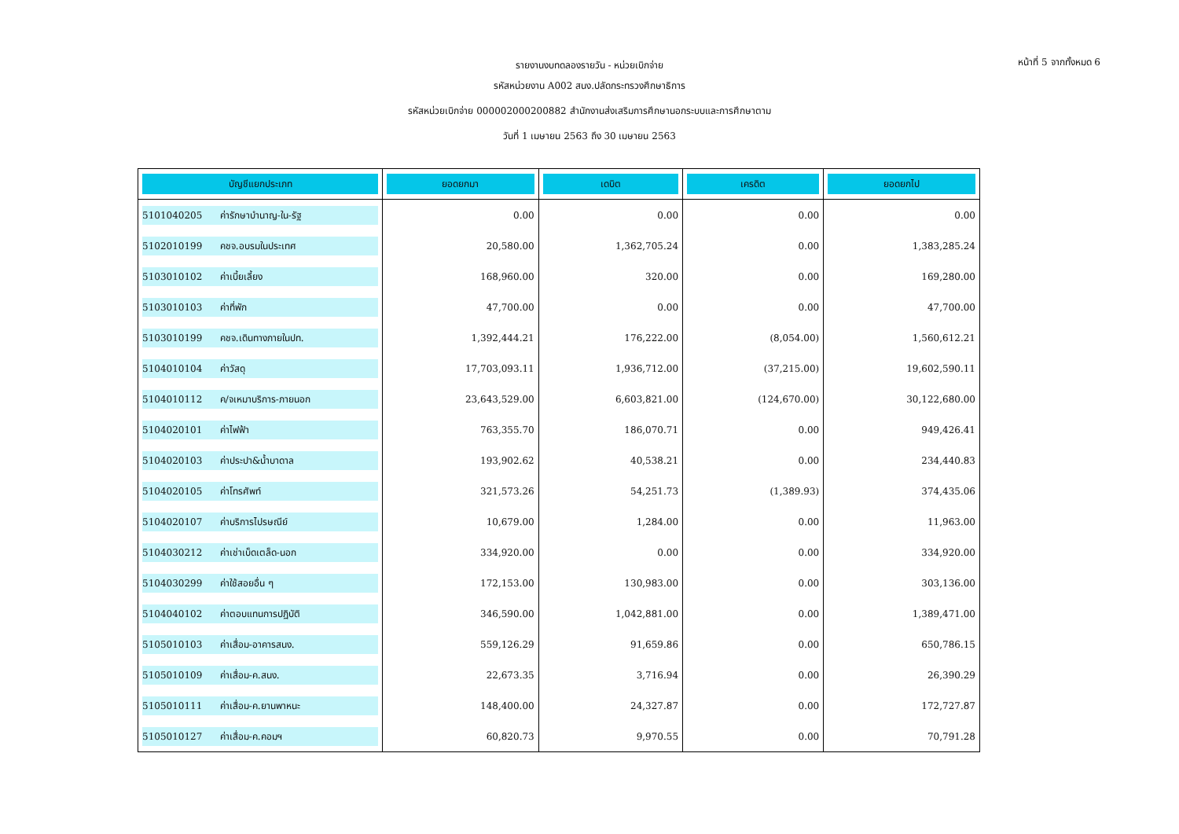หน้าที่ 5 จากทั้งหมด 6
รายงานงบทดลองรายวัน - หน่วยเบิกจ่าย
รหัสหน่วยงาน A002 สนง.ปลัดกระทรวงศึกษาธิการ
รหัสหน่วยเบิกจ่าย 000002000200882 สำนักงานส่งเสริมการศึกษานอกระบบและการศึกษาตาม
วันที่ 1 เมษายน 2563 ถึง 30 เมษายน 2563
| บัญชีแยกประเภท | ยอดยกมา | เดบิต | เครดิต | ยอดยกไป |
| --- | --- | --- | --- | --- |
| 5101040205 ค่ารักษาบำนาญ-ใน-รัฐ | 0.00 | 0.00 | 0.00 | 0.00 |
| 5102010199 คชจ.อบรมในประเทศ | 20,580.00 | 1,362,705.24 | 0.00 | 1,383,285.24 |
| 5103010102 ค่าเบี้ยเลี้ยง | 168,960.00 | 320.00 | 0.00 | 169,280.00 |
| 5103010103 ค่าที่พัก | 47,700.00 | 0.00 | 0.00 | 47,700.00 |
| 5103010199 คชจ.เดินทางภายในปท. | 1,392,444.21 | 176,222.00 | (8,054.00) | 1,560,612.21 |
| 5104010104 ค่าวัสดุ | 17,703,093.11 | 1,936,712.00 | (37,215.00) | 19,602,590.11 |
| 5104010112 ค/จเหมาบริการ-ภายนอก | 23,643,529.00 | 6,603,821.00 | (124,670.00) | 30,122,680.00 |
| 5104020101 ค่าไฟฟ้า | 763,355.70 | 186,070.71 | 0.00 | 949,426.41 |
| 5104020103 ค่าประปา&น้ำบาดาล | 193,902.62 | 40,538.21 | 0.00 | 234,440.83 |
| 5104020105 ค่าโทรศัพท์ | 321,573.26 | 54,251.73 | (1,389.93) | 374,435.06 |
| 5104020107 ค่าบริการไปรษณีย์ | 10,679.00 | 1,284.00 | 0.00 | 11,963.00 |
| 5104030212 ค่าเช่าเบ็ดเตล็ด-นอก | 334,920.00 | 0.00 | 0.00 | 334,920.00 |
| 5104030299 ค่าใช้สอยอื่น ๆ | 172,153.00 | 130,983.00 | 0.00 | 303,136.00 |
| 5104040102 ค่าตอบแทนการปฏิบัติ | 346,590.00 | 1,042,881.00 | 0.00 | 1,389,471.00 |
| 5105010103 ค่าเสื่อม-อาคารสนง. | 559,126.29 | 91,659.86 | 0.00 | 650,786.15 |
| 5105010109 ค่าเสื่อม-ค.สนง. | 22,673.35 | 3,716.94 | 0.00 | 26,390.29 |
| 5105010111 ค่าเสื่อม-ค.ยานพาหนะ | 148,400.00 | 24,327.87 | 0.00 | 172,727.87 |
| 5105010127 ค่าเสื่อม-ค.คอมฯ | 60,820.73 | 9,970.55 | 0.00 | 70,791.28 |